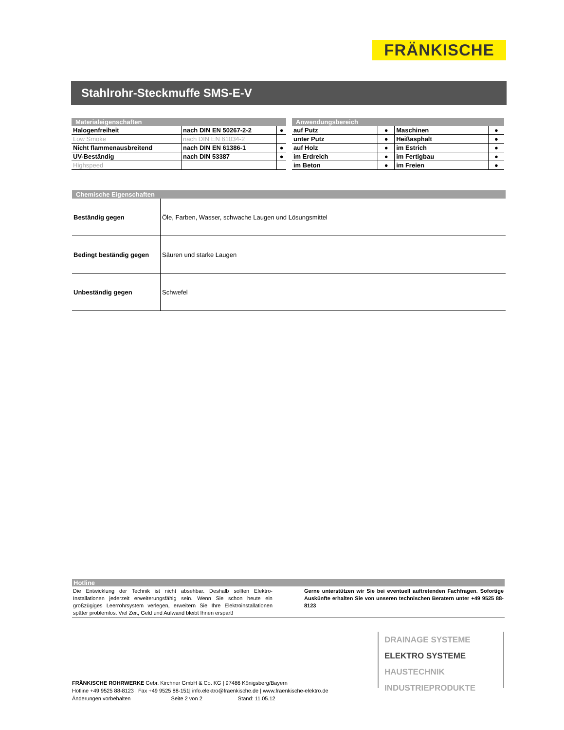FRÄNKISCHE
Stahlrohr-Steckmuffe SMS-E-V
| Materialeigenschaften | | |
| --- | --- | --- |
| Halogenfreiheit | nach DIN EN 50267-2-2 | ● |
| Low Smoke | nach DIN EN 61034-2 | |
| Nicht flammenausbreitend | nach DIN EN 61386-1 | ● |
| UV-Beständig | nach DIN 53387 | ● |
| Highspeed | | |
| Anwendungsbereich | | | |
| --- | --- | --- | --- |
| auf Putz | ● | Maschinen | ● |
| unter Putz | ● | Heißasphalt | ● |
| auf Holz | ● | im Estrich | ● |
| im Erdreich | ● | im Fertigbau | ● |
| im Beton | ● | im Freien | ● |
| Chemische Eigenschaften | |
| --- | --- |
| Beständig gegen | Öle, Farben, Wasser, schwache Laugen und Lösungsmittel |
| Bedingt beständig gegen | Säuren und starke Laugen |
| Unbeständig gegen | Schwefel |
Hotline
Die Entwicklung der Technik ist nicht absehbar. Deshalb sollten Elektro-Installationen jederzeit erweiterungsfähig sein. Wenn Sie schon heute ein großzügiges Leerrohrsystem verlegen, erweitern Sie Ihre Elektroinstallationen später problemlos. Viel Zeit, Geld und Aufwand bleibt Ihnen erspart!
Gerne unterstützen wir Sie bei eventuell auftretenden Fachfragen. Sofortige Auskünfte erhalten Sie von unseren technischen Beratern unter +49 9525 88-8123
DRAINAGE SYSTEME
ELEKTRO SYSTEME
HAUSTECHNIK
INDUSTRIEPRODUKTE
FRÄNKISCHE ROHRWERKE Gebr. Kirchner GmbH & Co. KG | 97486 Königsberg/Bayern
Hotline +49 9525 88-8123 | Fax +49 9525 88-151| info.elektro@fraenkische.de | www.fraenkische-elektro.de
Änderungen vorbehalten Seite 2 von 2 Stand: 11.05.12